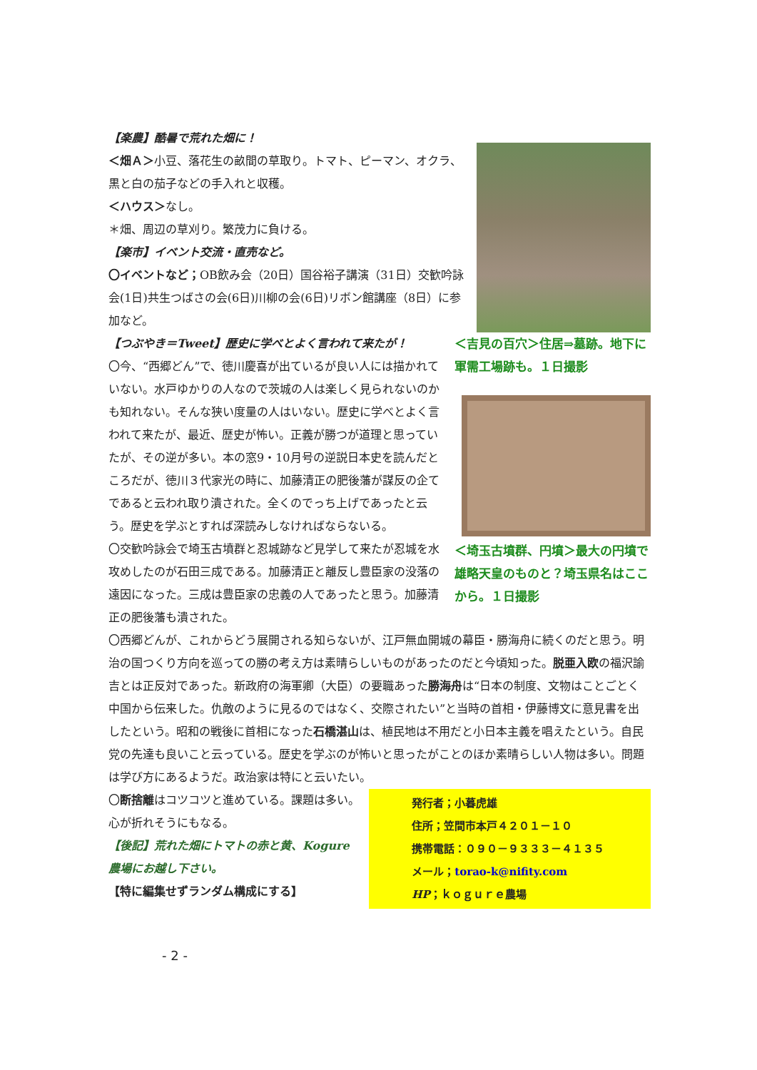【楽農】酷暑で荒れた畑に！
＜畑Ａ＞小豆、落花生の畝間の草取り。トマト、ピーマン、オクラ、黒と白の茄子などの手入れと収穫。
＜ハウス＞なし。
＊畑、周辺の草刈り。繁茂力に負ける。
【楽市】イベント交流・直売など。
〇イベントなど；OB飲み会（20日）国谷裕子講演（31日）交歓吟詠会(1日)共生つばさの会(6日)川柳の会(6日)リボン館講座（8日）に参加など。
【つぶやき＝Tweet】歴史に学べとよく言われて来たが！
〇今、“西郷どん”で、徳川慶喜が出ているが良い人には描かれていない。水戸ゆかりの人なので茨城の人は楽しく見られないのかも知れない。そんな狭い度量の人はいない。歴史に学べとよく言われて来たが、最近、歴史が怖い。正義が勝つが道理と思っていたが、その逆が多い。本の窓9・10月号の逆説日本史を読んだところだが、徳川３代家光の時に、加藤清正の肥後藩が謀反の企てであると云われ取り潰された。全くのでっち上げであったと云う。歴史を学ぶとすれば深読みしなければならないる。
〇交歓吟詠会で埼玉古墳群と忍城跡など見学して来たが忍城を水攻めしたのが石田三成である。加藤清正と離反し豊臣家の没落の遠因になった。三成は豊臣家の忠義の人であったと思う。加藤清正の肥後藩も潰された。
＜吉見の百穴＞住居⇒墓跡。地下に軍需工場跡も。１日撮影
＜埼玉古墳群、円墳＞最大の円墳で雄略天皇のものと？埼玉県名はここから。１日撮影
〇西郷どんが、これからどう展開される知らないが、江戸無血開城の幕臣・勝海舟に続くのだと思う。明治の国つくり方向を巡っての勝の考え方は素晴らしいものがあったのだと今頃知った。脱亜入欧の福沢諭吉とは正反対であった。新政府の海軍卿（大臣）の要職あった勝海舟は“日本の制度、文物はことごとく中国から伝来した。仇敵のように見るのではなく、交際されたい”と当時の首相・伊藤博文に意見書を出したという。昭和の戦後に首相になった石橋湛山は、植民地は不用だと小日本主義を唱えたという。自民党の先達も良いこと云っている。歴史を学ぶのが怖いと思ったがことのほか素晴らしい人物は多い。問題は学び方にあるようだ。政治家は特にと云いたい。
〇断捨離はコツコツと進めている。課題は多い。心が折れそうにもなる。
【後記】荒れた畑にトマトの赤と黄、Kogure農場にお越し下さい。
【特に編集せずランダム構成にする】
発行者；小暮虎雄
住所；笠間市本戸４２０１－１０
携帯電話：０９０－９３３３－４１３５
メール；torao-k@nifity.com
HP；ｋｏｇｕｒｅ農場
- 2 -